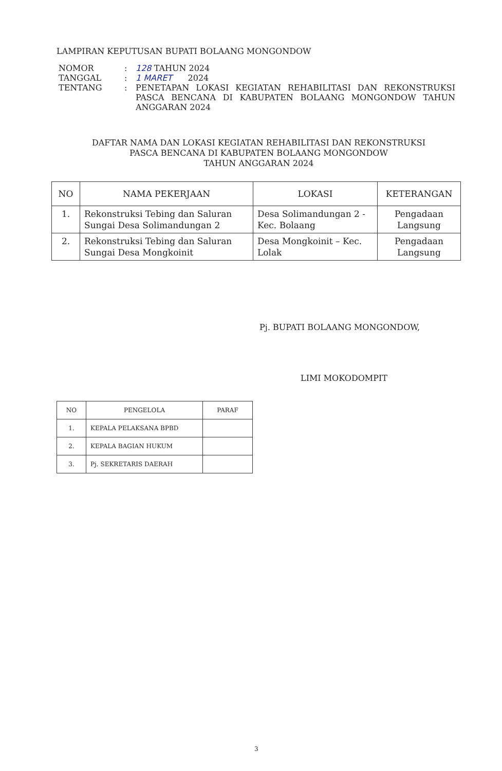LAMPIRAN KEPUTUSAN BUPATI BOLAANG MONGONDOW
| NOMOR | : | 128 TAHUN 2024 |
| TANGGAL | : | 1 MARET 2024 |
| TENTANG | : | PENETAPAN LOKASI KEGIATAN REHABILITASI DAN REKONSTRUKSI PASCA BENCANA DI KABUPATEN BOLAANG MONGONDOW TAHUN ANGGARAN 2024 |
DAFTAR NAMA DAN LOKASI KEGIATAN REHABILITASI DAN REKONSTRUKSI
PASCA BENCANA DI KABUPATEN BOLAANG MONGONDOW
TAHUN ANGGARAN 2024
| NO | NAMA PEKERJAAN | LOKASI | KETERANGAN |
| --- | --- | --- | --- |
| 1. | Rekonstruksi Tebing dan Saluran Sungai Desa Solimandungan 2 | Desa Solimandungan 2 - Kec. Bolaang | Pengadaan Langsung |
| 2. | Rekonstruksi Tebing dan Saluran Sungai Desa Mongkoinit | Desa Mongkoinit – Kec. Lolak | Pengadaan Langsung |
Pj. BUPATI BOLAANG MONGONDOW,
LIMI MOKODOMPIT
| NO | PENGELOLA | PARAF |
| 1. | KEPALA PELAKSANA BPBD | |
| 2. | KEPALA BAGIAN HUKUM | |
| 3. | Pj. SEKRETARIS DAERAH | |
3